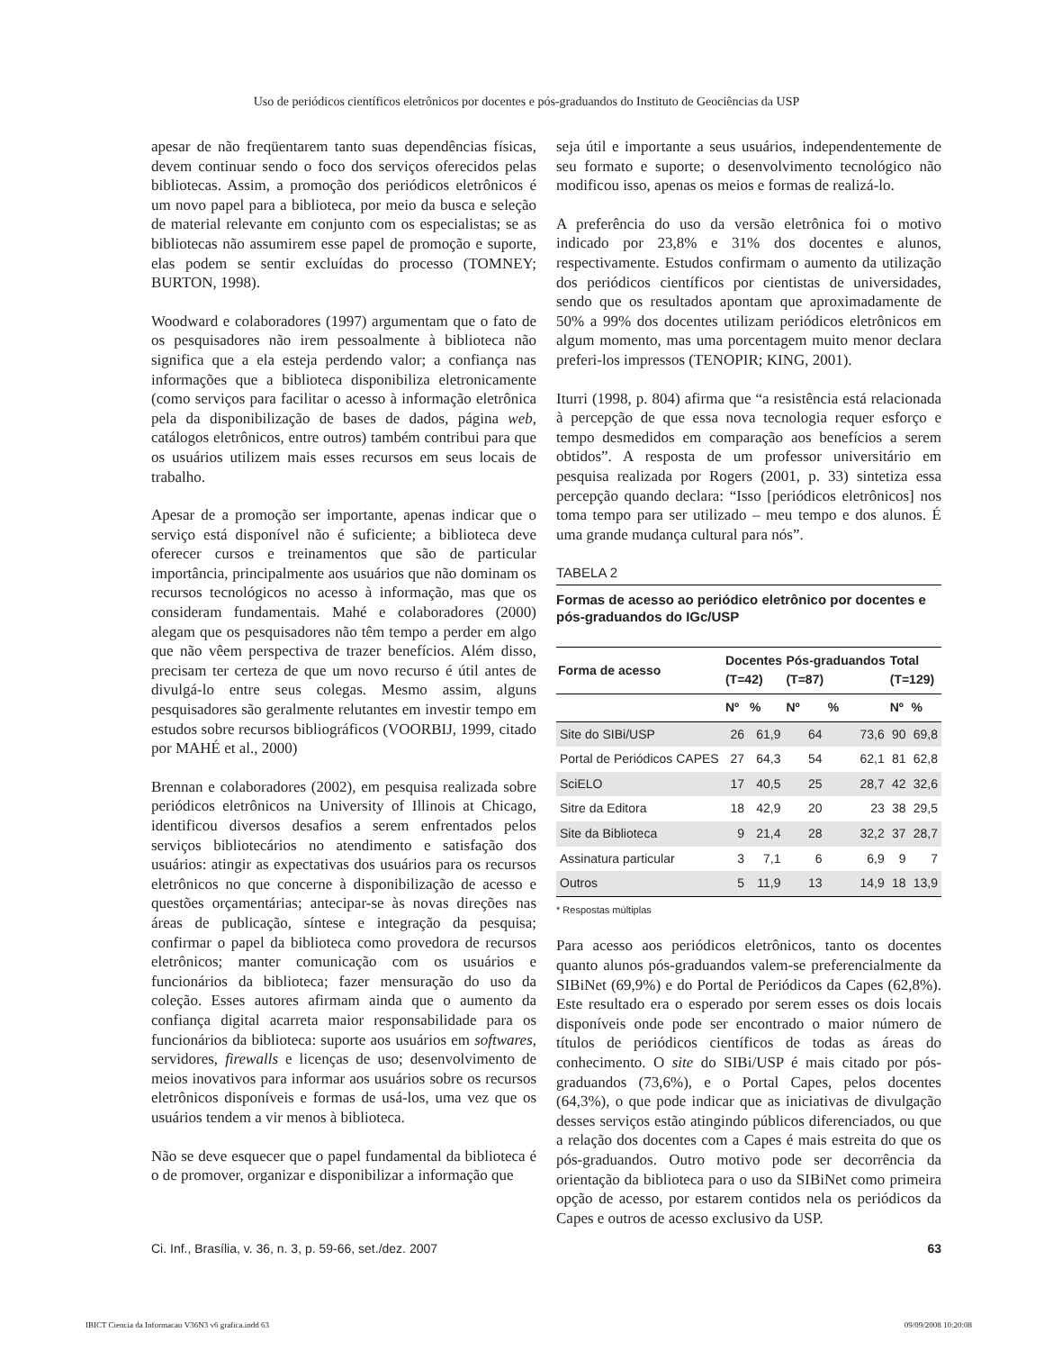Uso de periódicos científicos eletrônicos por docentes e pós-graduandos do Instituto de Geociências da USP
apesar de não freqüentarem tanto suas dependências físicas, devem continuar sendo o foco dos serviços oferecidos pelas bibliotecas. Assim, a promoção dos periódicos eletrônicos é um novo papel para a biblioteca, por meio da busca e seleção de material relevante em conjunto com os especialistas; se as bibliotecas não assumirem esse papel de promoção e suporte, elas podem se sentir excluídas do processo (TOMNEY; BURTON, 1998).
Woodward e colaboradores (1997) argumentam que o fato de os pesquisadores não irem pessoalmente à biblioteca não significa que a ela esteja perdendo valor; a confiança nas informações que a biblioteca disponibiliza eletronicamente (como serviços para facilitar o acesso à informação eletrônica pela da disponibilização de bases de dados, página web, catálogos eletrônicos, entre outros) também contribui para que os usuários utilizem mais esses recursos em seus locais de trabalho.
Apesar de a promoção ser importante, apenas indicar que o serviço está disponível não é suficiente; a biblioteca deve oferecer cursos e treinamentos que são de particular importância, principalmente aos usuários que não dominam os recursos tecnológicos no acesso à informação, mas que os consideram fundamentais. Mahé e colaboradores (2000) alegam que os pesquisadores não têm tempo a perder em algo que não vêem perspectiva de trazer benefícios. Além disso, precisam ter certeza de que um novo recurso é útil antes de divulgá-lo entre seus colegas. Mesmo assim, alguns pesquisadores são geralmente relutantes em investir tempo em estudos sobre recursos bibliográficos (VOORBIJ, 1999, citado por MAHÉ et al., 2000)
Brennan e colaboradores (2002), em pesquisa realizada sobre periódicos eletrônicos na University of Illinois at Chicago, identificou diversos desafios a serem enfrentados pelos serviços bibliotecários no atendimento e satisfação dos usuários: atingir as expectativas dos usuários para os recursos eletrônicos no que concerne à disponibilização de acesso e questões orçamentárias; antecipar-se às novas direções nas áreas de publicação, síntese e integração da pesquisa; confirmar o papel da biblioteca como provedora de recursos eletrônicos; manter comunicação com os usuários e funcionários da biblioteca; fazer mensuração do uso da coleção. Esses autores afirmam ainda que o aumento da confiança digital acarreta maior responsabilidade para os funcionários da biblioteca: suporte aos usuários em softwares, servidores, firewalls e licenças de uso; desenvolvimento de meios inovativos para informar aos usuários sobre os recursos eletrônicos disponíveis e formas de usá-los, uma vez que os usuários tendem a vir menos à biblioteca.
Não se deve esquecer que o papel fundamental da biblioteca é o de promover, organizar e disponibilizar a informação que
seja útil e importante a seus usuários, independentemente de seu formato e suporte; o desenvolvimento tecnológico não modificou isso, apenas os meios e formas de realizá-lo.
A preferência do uso da versão eletrônica foi o motivo indicado por 23,8% e 31% dos docentes e alunos, respectivamente. Estudos confirmam o aumento da utilização dos periódicos científicos por cientistas de universidades, sendo que os resultados apontam que aproximadamente de 50% a 99% dos docentes utilizam periódicos eletrônicos em algum momento, mas uma porcentagem muito menor declara preferi-los impressos (TENOPIR; KING, 2001).
Iturri (1998, p. 804) afirma que “a resistência está relacionada à percepção de que essa nova tecnologia requer esforço e tempo desmedidos em comparação aos benefícios a serem obtidos”. A resposta de um professor universitário em pesquisa realizada por Rogers (2001, p. 33) sintetiza essa percepção quando declara: “Isso [periódicos eletrônicos] nos toma tempo para ser utilizado – meu tempo e dos alunos. É uma grande mudança cultural para nós”.
TABELA 2
Formas de acesso ao periódico eletrônico por docentes e pós-graduandos do IGc/USP
| Forma de acesso | Docentes (T=42) | | Pós-graduandos (T=87) | | Total (T=129) | |
| --- | --- | --- | --- | --- | --- | --- |
| | Nº | % | Nº | % | Nº | % |
| Site do SIBi/USP | 26 | 61,9 | 64 | 73,6 | 90 | 69,8 |
| Portal de Periódicos CAPES | 27 | 64,3 | 54 | 62,1 | 81 | 62,8 |
| SciELO | 17 | 40,5 | 25 | 28,7 | 42 | 32,6 |
| Sitre da Editora | 18 | 42,9 | 20 | 23 | 38 | 29,5 |
| Site da Biblioteca | 9 | 21,4 | 28 | 32,2 | 37 | 28,7 |
| Assinatura particular | 3 | 7,1 | 6 | 6,9 | 9 | 7 |
| Outros | 5 | 11,9 | 13 | 14,9 | 18 | 13,9 |
* Respostas múltiplas
Para acesso aos periódicos eletrônicos, tanto os docentes quanto alunos pós-graduandos valem-se preferencialmente da SIBiNet (69,9%) e do Portal de Periódicos da Capes (62,8%). Este resultado era o esperado por serem esses os dois locais disponíveis onde pode ser encontrado o maior número de títulos de periódicos científicos de todas as áreas do conhecimento. O site do SIBi/USP é mais citado por pós-graduandos (73,6%), e o Portal Capes, pelos docentes (64,3%), o que pode indicar que as iniciativas de divulgação desses serviços estão atingindo públicos diferenciados, ou que a relação dos docentes com a Capes é mais estreita do que os pós-graduandos. Outro motivo pode ser decorrência da orientação da biblioteca para o uso da SIBiNet como primeira opção de acesso, por estarem contidos nela os periódicos da Capes e outros de acesso exclusivo da USP.
Ci. Inf., Brasília, v. 36, n. 3, p. 59-66, set./dez. 2007 63
IBICT Ciencia da Informacao V36N3 v6 grafica.indd 63 09/09/2008 10:20:08